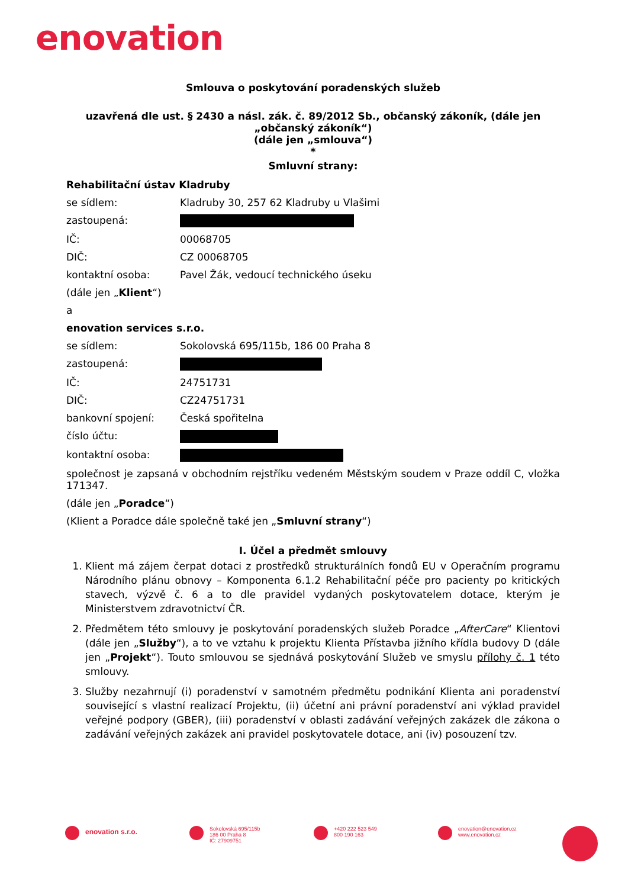enovation
Smlouva o poskytování poradenských služeb
uzavřená dle ust. § 2430 a násl. zák. č. 89/2012 Sb., občanský zákoník, (dále jen „občanský zákoník“)
(dále jen „smlouva“)
*
Smluvní strany:
Rehabilitační ústav Kladruby
se sídlem: Kladruby 30, 257 62 Kladruby u Vlašimi
zastoupená:
IČ: 00068705
DIČ: CZ 00068705
kontaktní osoba: Pavel Žák, vedoucí technického úseku
(dále jen „Klient“)
a
enovation services s.r.o.
se sídlem: Sokolovská 695/115b, 186 00 Praha 8
zastoupená:
IČ: 24751731
DIČ: CZ24751731
bankovní spojení: Česká spořitelna
číslo účtu:
kontaktní osoba:
společnost je zapsaná v obchodním rejstříku vedeném Městským soudem v Praze oddíl C, vložka 171347.
(dále jen „Poradce“)
(Klient a Poradce dále společně také jen „Smluvní strany“)
I. Účel a předmět smlouvy
1. Klient má zájem čerpat dotaci z prostředků strukturálních fondů EU v Operačním programu Národního plánu obnovy – Komponenta 6.1.2 Rehabilitační péče pro pacienty po kritických stavech, výzvě č. 6 a to dle pravidel vydaných poskytovatelem dotace, kterým je Ministerstvem zdravotnictví ČR.
2. Předmětem této smlouvy je poskytování poradenských služeb Poradce „AfterCare“ Klientovi (dále jen „Služby“), a to ve vztahu k projektu Klienta Přístavba jižního křídla budovy D (dále jen „Projekt“). Touto smlouvou se sjednává poskytování Služeb ve smyslu přílohy č. 1 této smlouvy.
3. Služby nezahrnují (i) poradenství v samotném předmětu podnikání Klienta ani poradenství související s vlastní realizací Projektu, (ii) účetní ani právní poradenství ani výklad pravidel veřejné podpory (GBER), (iii) poradenství v oblasti zadávání veřejných zakázek dle zákona o zadávání veřejných zakázek ani pravidel poskytovatele dotace, ani (iv) posouzení tzv.
enovation s.r.o.
Sokolovská 695/115b
186 00 Praha 8
IČ: 27909751
+420 222 523 549
800 190 163
enovation@enovation.cz
www.enovation.cz